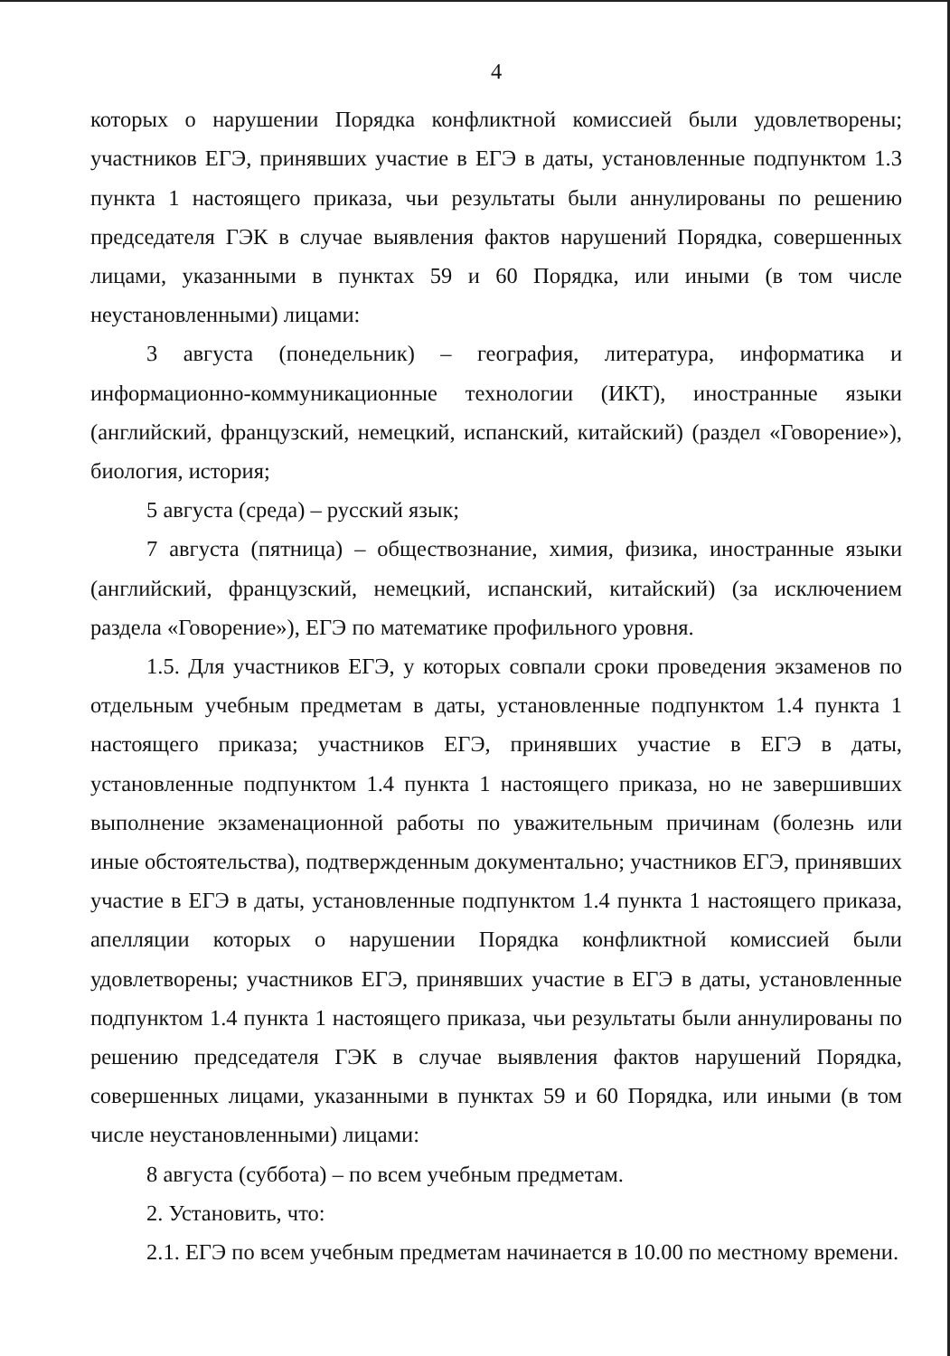4
которых о нарушении Порядка конфликтной комиссией были удовлетворены; участников ЕГЭ, принявших участие в ЕГЭ в даты, установленные подпунктом 1.3 пункта 1 настоящего приказа, чьи результаты были аннулированы по решению председателя ГЭК в случае выявления фактов нарушений Порядка, совершенных лицами, указанными в пунктах 59 и 60 Порядка, или иными (в том числе неустановленными) лицами:
3 августа (понедельник) – география, литература, информатика и информационно-коммуникационные технологии (ИКТ), иностранные языки (английский, французский, немецкий, испанский, китайский) (раздел «Говорение»), биология, история;
5 августа (среда) – русский язык;
7 августа (пятница) – обществознание, химия, физика, иностранные языки (английский, французский, немецкий, испанский, китайский) (за исключением раздела «Говорение»), ЕГЭ по математике профильного уровня.
1.5. Для участников ЕГЭ, у которых совпали сроки проведения экзаменов по отдельным учебным предметам в даты, установленные подпунктом 1.4 пункта 1 настоящего приказа; участников ЕГЭ, принявших участие в ЕГЭ в даты, установленные подпунктом 1.4 пункта 1 настоящего приказа, но не завершивших выполнение экзаменационной работы по уважительным причинам (болезнь или иные обстоятельства), подтвержденным документально; участников ЕГЭ, принявших участие в ЕГЭ в даты, установленные подпунктом 1.4 пункта 1 настоящего приказа, апелляции которых о нарушении Порядка конфликтной комиссией были удовлетворены; участников ЕГЭ, принявших участие в ЕГЭ в даты, установленные подпунктом 1.4 пункта 1 настоящего приказа, чьи результаты были аннулированы по решению председателя ГЭК в случае выявления фактов нарушений Порядка, совершенных лицами, указанными в пунктах 59 и 60 Порядка, или иными (в том числе неустановленными) лицами:
8 августа (суббота) – по всем учебным предметам.
2. Установить, что:
2.1. ЕГЭ по всем учебным предметам начинается в 10.00 по местному времени.